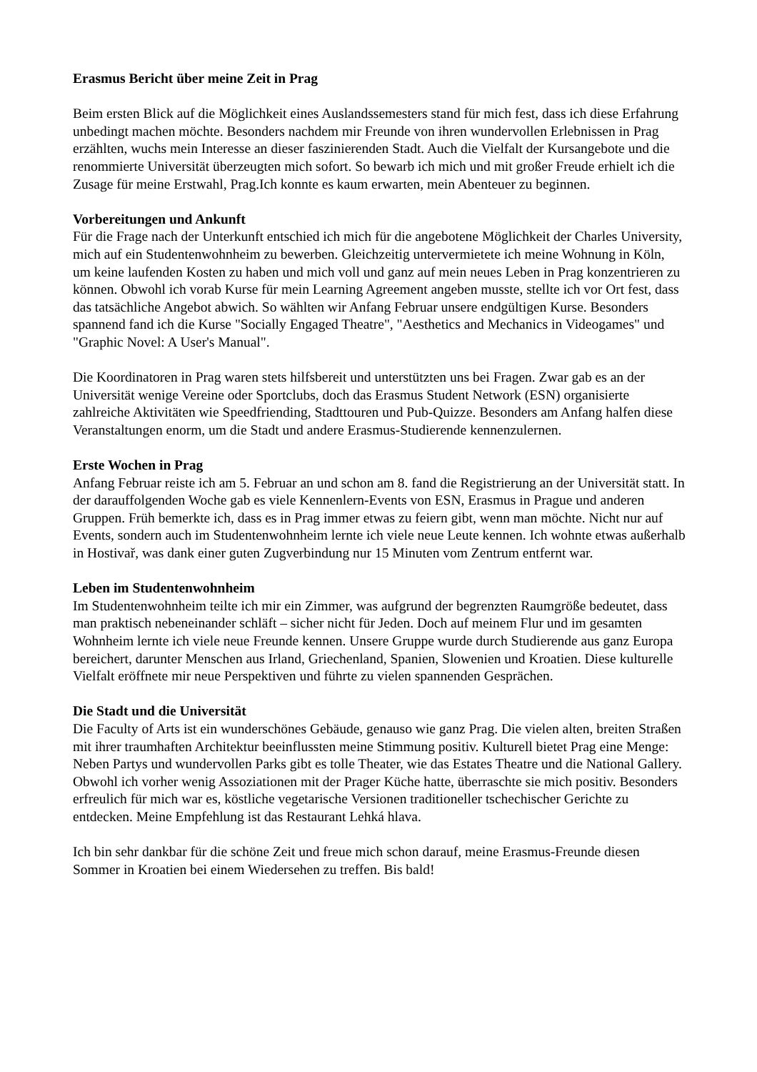Erasmus Bericht über meine Zeit in Prag
Beim ersten Blick auf die Möglichkeit eines Auslandssemesters stand für mich fest, dass ich diese Erfahrung unbedingt machen möchte. Besonders nachdem mir Freunde von ihren wundervollen Erlebnissen in Prag erzählten, wuchs mein Interesse an dieser faszinierenden Stadt. Auch die Vielfalt der Kursangebote und die renommierte Universität überzeugten mich sofort. So bewarb ich mich und mit großer Freude erhielt ich die Zusage für meine Erstwahl, Prag.Ich konnte es kaum erwarten, mein Abenteuer zu beginnen.
Vorbereitungen und Ankunft
Für die Frage nach der Unterkunft entschied ich mich für die angebotene Möglichkeit der Charles University, mich auf ein Studentenwohnheim zu bewerben. Gleichzeitig untervermietete ich meine Wohnung in Köln, um keine laufenden Kosten zu haben und mich voll und ganz auf mein neues Leben in Prag konzentrieren zu können. Obwohl ich vorab Kurse für mein Learning Agreement angeben musste, stellte ich vor Ort fest, dass das tatsächliche Angebot abwich. So wählten wir Anfang Februar unsere endgültigen Kurse. Besonders spannend fand ich die Kurse "Socially Engaged Theatre", "Aesthetics and Mechanics in Videogames" und "Graphic Novel: A User's Manual".
Die Koordinatoren in Prag waren stets hilfsbereit und unterstützten uns bei Fragen. Zwar gab es an der Universität wenige Vereine oder Sportclubs, doch das Erasmus Student Network (ESN) organisierte zahlreiche Aktivitäten wie Speedfriending, Stadttouren und Pub-Quizze. Besonders am Anfang halfen diese Veranstaltungen enorm, um die Stadt und andere Erasmus-Studierende kennenzulernen.
Erste Wochen in Prag
Anfang Februar reiste ich am 5. Februar an und schon am 8. fand die Registrierung an der Universität statt. In der darauffolgenden Woche gab es viele Kennenlern-Events von ESN, Erasmus in Prague und anderen Gruppen. Früh bemerkte ich, dass es in Prag immer etwas zu feiern gibt, wenn man möchte. Nicht nur auf Events, sondern auch im Studentenwohnheim lernte ich viele neue Leute kennen. Ich wohnte etwas außerhalb in Hostivař, was dank einer guten Zugverbindung nur 15 Minuten vom Zentrum entfernt war.
Leben im Studentenwohnheim
Im Studentenwohnheim teilte ich mir ein Zimmer, was aufgrund der begrenzten Raumgröße bedeutet, dass man praktisch nebeneinander schläft – sicher nicht für Jeden. Doch auf meinem Flur und im gesamten Wohnheim lernte ich viele neue Freunde kennen. Unsere Gruppe wurde durch Studierende aus ganz Europa bereichert, darunter Menschen aus Irland, Griechenland, Spanien, Slowenien und Kroatien. Diese kulturelle Vielfalt eröffnete mir neue Perspektiven und führte zu vielen spannenden Gesprächen.
Die Stadt und die Universität
Die Faculty of Arts ist ein wunderschönes Gebäude, genauso wie ganz Prag. Die vielen alten, breiten Straßen mit ihrer traumhaften Architektur beeinflussten meine Stimmung positiv. Kulturell bietet Prag eine Menge: Neben Partys und wundervollen Parks gibt es tolle Theater, wie das Estates Theatre und die National Gallery. Obwohl ich vorher wenig Assoziationen mit der Prager Küche hatte, überraschte sie mich positiv. Besonders erfreulich für mich war es, köstliche vegetarische Versionen traditioneller tschechischer Gerichte zu entdecken. Meine Empfehlung ist das Restaurant Lehká hlava.
Ich bin sehr dankbar für die schöne Zeit und freue mich schon darauf, meine Erasmus-Freunde diesen Sommer in Kroatien bei einem Wiedersehen zu treffen. Bis bald!